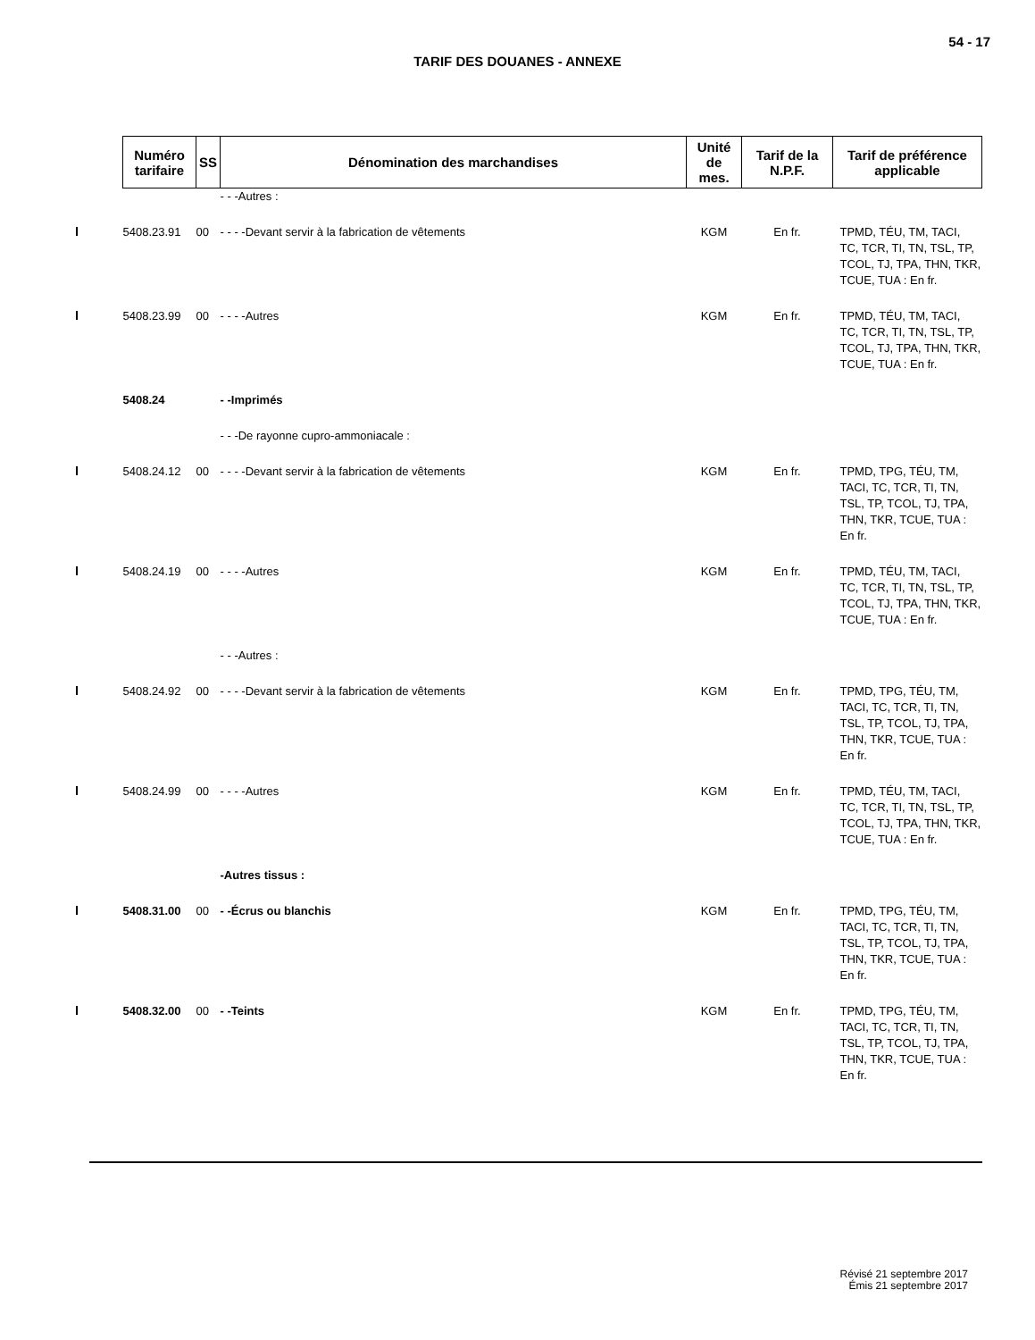54 - 17
TARIF DES DOUANES - ANNEXE
| | Numéro tarifaire | SS | Dénomination des marchandises | Unité de mes. | Tarif de la N.P.F. | Tarif de préférence applicable |
| | | | - - -Autres : | | | |
| | 5408.23.91 | 00 | - - - -Devant servir à la fabrication de vêtements | KGM | En fr. | TPMD, TÉU, TM, TACI, TC, TCR, TI, TN, TSL, TP, TCOL, TJ, TPA, THN, TKR, TCUE, TUA : En fr. |
| | 5408.23.99 | 00 | - - - -Autres | KGM | En fr. | TPMD, TÉU, TM, TACI, TC, TCR, TI, TN, TSL, TP, TCOL, TJ, TPA, THN, TKR, TCUE, TUA : En fr. |
| | 5408.24 | | - -Imprimés | | | |
| | | | - - -De rayonne cupro-ammoniacale : | | | |
| | 5408.24.12 | 00 | - - - -Devant servir à la fabrication de vêtements | KGM | En fr. | TPMD, TPG, TÉU, TM, TACI, TC, TCR, TI, TN, TSL, TP, TCOL, TJ, TPA, THN, TKR, TCUE, TUA : En fr. |
| | 5408.24.19 | 00 | - - - -Autres | KGM | En fr. | TPMD, TÉU, TM, TACI, TC, TCR, TI, TN, TSL, TP, TCOL, TJ, TPA, THN, TKR, TCUE, TUA : En fr. |
| | | | - - -Autres : | | | |
| | 5408.24.92 | 00 | - - - -Devant servir à la fabrication de vêtements | KGM | En fr. | TPMD, TPG, TÉU, TM, TACI, TC, TCR, TI, TN, TSL, TP, TCOL, TJ, TPA, THN, TKR, TCUE, TUA : En fr. |
| | 5408.24.99 | 00 | - - - -Autres | KGM | En fr. | TPMD, TÉU, TM, TACI, TC, TCR, TI, TN, TSL, TP, TCOL, TJ, TPA, THN, TKR, TCUE, TUA : En fr. |
| | | | -Autres tissus : | | | |
| | 5408.31.00 | 00 | - -Écrus ou blanchis | KGM | En fr. | TPMD, TPG, TÉU, TM, TACI, TC, TCR, TI, TN, TSL, TP, TCOL, TJ, TPA, THN, TKR, TCUE, TUA : En fr. |
| | 5408.32.00 | 00 | - -Teints | KGM | En fr. | TPMD, TPG, TÉU, TM, TACI, TC, TCR, TI, TN, TSL, TP, TCOL, TJ, TPA, THN, TKR, TCUE, TUA : En fr. |
Révisé 21 septembre 2017
Émis 21 septembre 2017